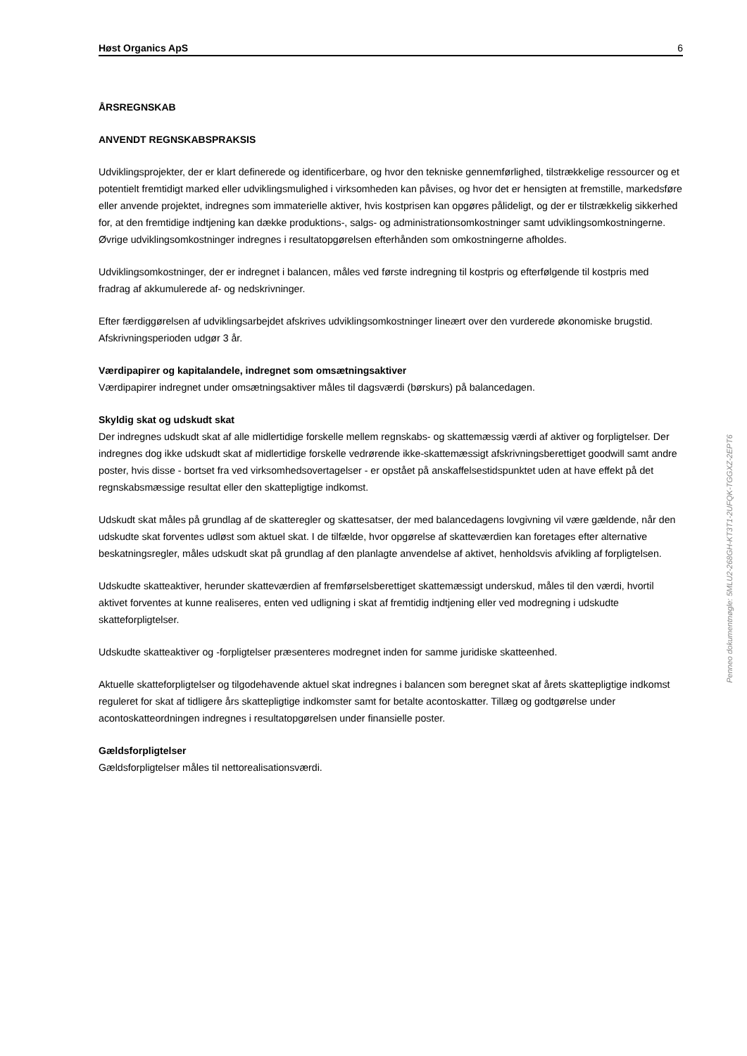Høst Organics ApS 6
ÅRSREGNSKAB
ANVENDT REGNSKABSPRAKSIS
Udviklingsprojekter, der er klart definerede og identificerbare, og hvor den tekniske gennemførlighed, tilstrækkelige ressourcer og et potentielt fremtidigt marked eller udviklingsmulighed i virksomheden kan påvises, og hvor det er hensigten at fremstille, markedsføre eller anvende projektet, indregnes som immaterielle aktiver, hvis kostprisen kan opgøres pålideligt, og der er tilstrækkelig sikkerhed for, at den fremtidige indtjening kan dække produktions-, salgs- og administrationsomkostninger samt udviklingsomkostningerne. Øvrige udviklingsomkostninger indregnes i resultatopgørelsen efterhånden som omkostningerne afholdes.
Udviklingsomkostninger, der er indregnet i balancen, måles ved første indregning til kostpris og efterfølgende til kostpris med fradrag af akkumulerede af- og nedskrivninger.
Efter færdiggørelsen af udviklingsarbejdet afskrives udviklingsomkostninger lineært over den vurderede økonomiske brugstid. Afskrivningsperioden udgør 3 år.
Værdipapirer og kapitalandele, indregnet som omsætningsaktiver
Værdipapirer indregnet under omsætningsaktiver måles til dagsværdi (børskurs) på balancedagen.
Skyldig skat og udskudt skat
Der indregnes udskudt skat af alle midlertidige forskelle mellem regnskabs- og skattemæssig værdi af aktiver og forpligtelser. Der indregnes dog ikke udskudt skat af midlertidige forskelle vedrørende ikke-skattemæssigt afskrivningsberettiget goodwill samt andre poster, hvis disse - bortset fra ved virksomhedsovertagelser - er opstået på anskaffelsestidspunktet uden at have effekt på det regnskabsmæssige resultat eller den skattepligtige indkomst.
Udskudt skat måles på grundlag af de skatteregler og skattesatser, der med balancedagens lovgivning vil være gældende, når den udskudte skat forventes udløst som aktuel skat. I de tilfælde, hvor opgørelse af skatteværdien kan foretages efter alternative beskatningsregler, måles udskudt skat på grundlag af den planlagte anvendelse af aktivet, henholdsvis afvikling af forpligtelsen.
Udskudte skatteaktiver, herunder skatteværdien af fremførselsberettiget skattemæssigt underskud, måles til den værdi, hvortil aktivet forventes at kunne realiseres, enten ved udligning i skat af fremtidig indtjening eller ved modregning i udskudte skatteforpligtelser.
Udskudte skatteaktiver og -forpligtelser præsenteres modregnet inden for samme juridiske skatteenhed.
Aktuelle skatteforpligtelser og tilgodehavende aktuel skat indregnes i balancen som beregnet skat af årets skattepligtige indkomst reguleret for skat af tidligere års skattepligtige indkomster samt for betalte acontoskatter. Tillæg og godtgørelse under acontoskatteordningen indregnes i resultatopgørelsen under finansielle poster.
Gældsforpligtelser
Gældsforpligtelser måles til nettorealisationsværdi.
Penneo dokumentnøgle: 5MLU2-268GH-KT3T1-2UFQK-TGGXZ-2EPT6